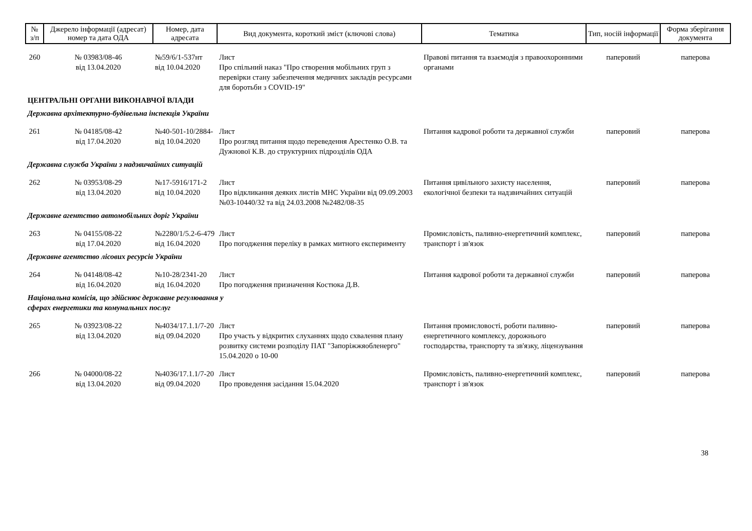| № з/п | Джерело інформації (адресат) номер та дата ОДА | Номер, дата адресата | Вид документа, короткий зміст (ключові слова) | Тематика | Тип, носій інформації | Форма зберігання документа |
| --- | --- | --- | --- | --- | --- | --- |
| 260 | № 03983/08-46 від 13.04.2020 | №59/6/1-537нт від 10.04.2020 | Лист Про спільний наказ "Про створення мобільних груп з перевірки стану забезпечення медичних закладів ресурсами для боротьби з COVID-19" | Правові питання та взаємодія з правоохоронними органами | паперовий | паперова |
| ЦЕНТРАЛЬНІ ОРГАНИ ВИКОНАВЧОЇ ВЛАДИ | | | | | | |
| Державна архітектурно-будівельна інспекція України | | | | | | |
| 261 | № 04185/08-42 від 17.04.2020 | №40-501-10/2884- від 10.04.2020 | Лист Про розгляд питання щодо переведення Арестенко О.В. та Дужнової К.В. до структурних підрозділів ОДА | Питання кадрової роботи та державної служби | паперовий | паперова |
| Державна служба України з надзвичайних ситуацій | | | | | | |
| 262 | № 03953/08-29 від 13.04.2020 | №17-5916/171-2 від 10.04.2020 | Лист Про відкликання деяких листів МНС України від 09.09.2003 №03-10440/32 та від 24.03.2008 №2482/08-35 | Питання цивільного захисту населення, екологічної безпеки та надзвичайних ситуацій | паперовий | паперова |
| Державне агентство автомобільних доріг України | | | | | | |
| 263 | № 04155/08-22 від 17.04.2020 | №2280/1/5.2-6-479 від 16.04.2020 | Лист Про погодження переліку в рамках митного експерименту | Промисловість, паливно-енергетичний комплекс, транспорт і зв'язок | паперовий | паперова |
| Державне агентство лісових ресурсів України | | | | | | |
| 264 | № 04148/08-42 від 16.04.2020 | №10-28/2341-20 від 16.04.2020 | Лист Про погодження призначення Костюка Д.В. | Питання кадрової роботи та державної служби | паперовий | паперова |
| Національна комісія, що здійснює державне регулювання у сферах енергетики та комунальних послуг | | | | | | |
| 265 | № 03923/08-22 від 13.04.2020 | №4034/17.1.1/7-20 від 09.04.2020 | Лист Про участь у відкритих слуханнях щодо схвалення плану розвитку системи розподілу ПАТ "Запоріжжяобленерго" 15.04.2020 о 10-00 | Питання промисловості, роботи паливно-енергетичного комплексу, дорожнього господарства, транспорту та зв'язку, ліцензування | паперовий | паперова |
| 266 | № 04000/08-22 від 13.04.2020 | №4036/17.1.1/7-20 від 09.04.2020 | Лист Про проведення засідання 15.04.2020 | Промисловість, паливно-енергетичний комплекс, транспорт і зв'язок | паперовий | паперова |
38